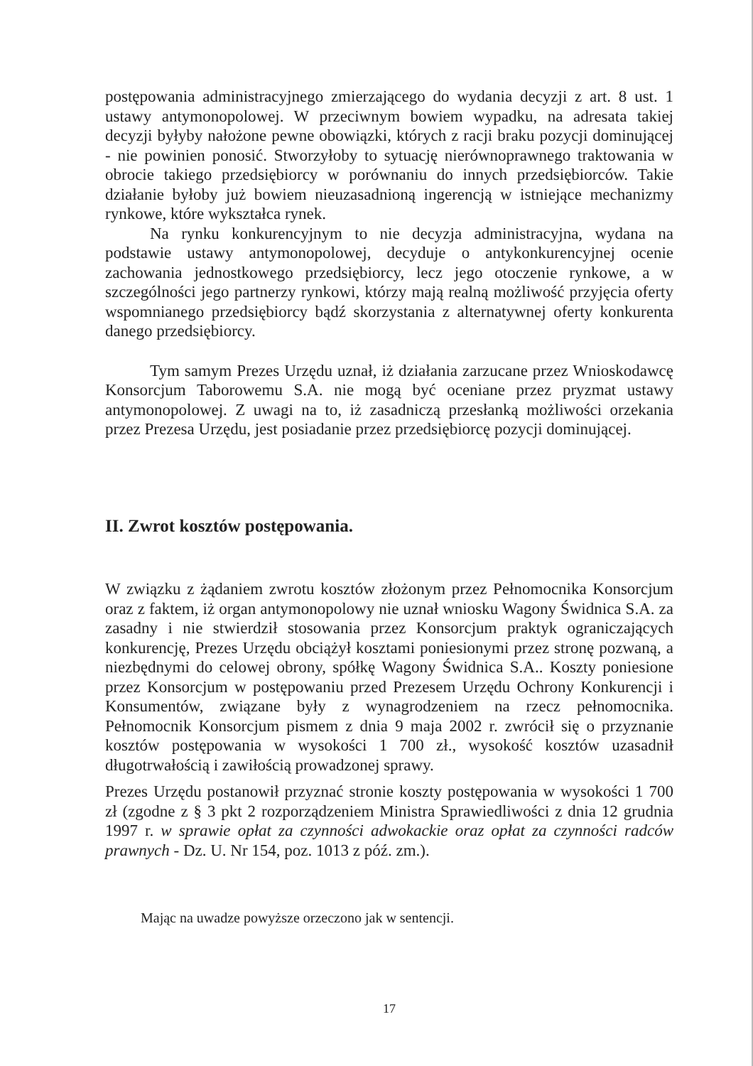postępowania administracyjnego zmierzającego do wydania decyzji z art. 8 ust. 1 ustawy antymonopolowej. W przeciwnym bowiem wypadku, na adresata takiej decyzji byłyby nałożone pewne obowiązki, których z racji braku pozycji dominującej - nie powinien ponosić. Stworzyłoby to sytuację nierównoprawnego traktowania w obrocie takiego przedsiębiorcy w porównaniu do innych przedsiębiorców. Takie działanie byłoby już bowiem nieuzasadnioną ingerencją w istniejące mechanizmy rynkowe, które wykształca rynek.
Na rynku konkurencyjnym to nie decyzja administracyjna, wydana na podstawie ustawy antymonopolowej, decyduje o antykonkurencyjnej ocenie zachowania jednostkowego przedsiębiorcy, lecz jego otoczenie rynkowe, a w szczególności jego partnerzy rynkowi, którzy mają realną możliwość przyjęcia oferty wspomnianego przedsiębiorcy bądź skorzystania z alternatywnej oferty konkurenta danego przedsiębiorcy.
Tym samym Prezes Urzędu uznał, iż działania zarzucane przez Wnioskodawcę Konsorcjum Taborowemu S.A. nie mogą być oceniane przez pryzmat ustawy antymonopolowej. Z uwagi na to, iż zasadniczą przesłanką możliwości orzekania przez Prezesa Urzędu, jest posiadanie przez przedsiębiorcę pozycji dominującej.
II. Zwrot kosztów postępowania.
W związku z żądaniem zwrotu kosztów złożonym przez Pełnomocnika Konsorcjum oraz z faktem, iż organ antymonopolowy nie uznał wniosku Wagony Świdnica S.A. za zasadny i nie stwierdził stosowania przez Konsorcjum praktyk ograniczających konkurencję, Prezes Urzędu obciążył kosztami poniesionymi przez stronę pozwaną, a niezbędnymi do celowej obrony, spółkę Wagony Świdnica S.A.. Koszty poniesione przez Konsorcjum w postępowaniu przed Prezesem Urzędu Ochrony Konkurencji i Konsumentów, związane były z wynagrodzeniem na rzecz pełnomocnika. Pełnomocnik Konsorcjum pismem z dnia 9 maja 2002 r. zwrócił się o przyznanie kosztów postępowania w wysokości 1 700 zł., wysokość kosztów uzasadnił długotrwałością i zawiłością prowadzonej sprawy.
Prezes Urzędu postanowił przyznać stronie koszty postępowania w wysokości 1 700 zł (zgodne z § 3 pkt 2 rozporządzeniem Ministra Sprawiedliwości z dnia 12 grudnia 1997 r. w sprawie opłat za czynności adwokackie oraz opłat za czynności radców prawnych - Dz. U. Nr 154, poz. 1013 z póź. zm.).
Mając na uwadze powyższe orzeczono jak w sentencji.
17